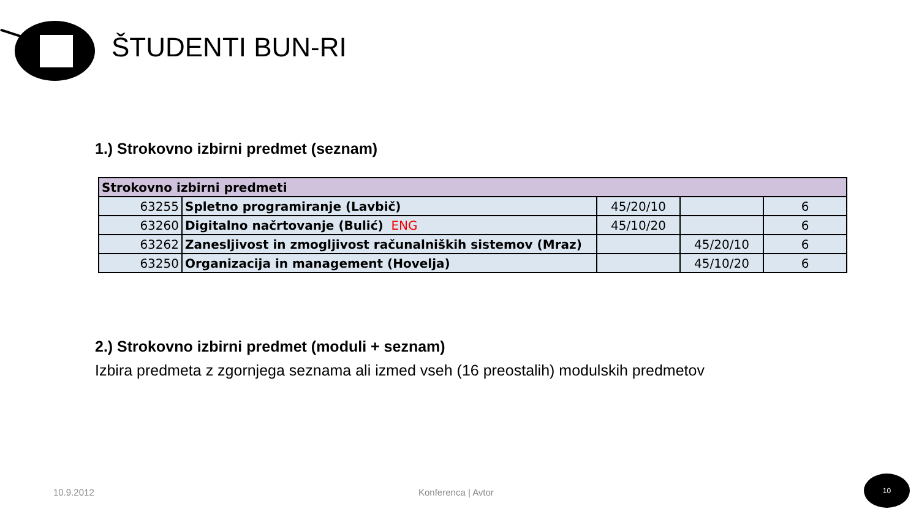ŠTUDENTI BUN-RI
1.) Strokovno izbirni predmet (seznam)
| Strokovno izbirni predmeti | | | | |
| 63255 | Spletno programiranje (Lavbič) | 45/20/10 | | 6 |
| 63260 | Digitalno načrtovanje (Bulić) ENG | 45/10/20 | | 6 |
| 63262 | Zanesljivost in zmogljivost računalniških sistemov (Mraz) | | 45/20/10 | 6 |
| 63250 | Organizacija in management (Hovelja) | | 45/10/20 | 6 |
2.) Strokovno izbirni predmet (moduli + seznam)
Izbira predmeta z zgornjega seznama ali izmed vseh (16 preostalih) modulskih predmetov
10.9.2012 Konferenca | Avtor
10